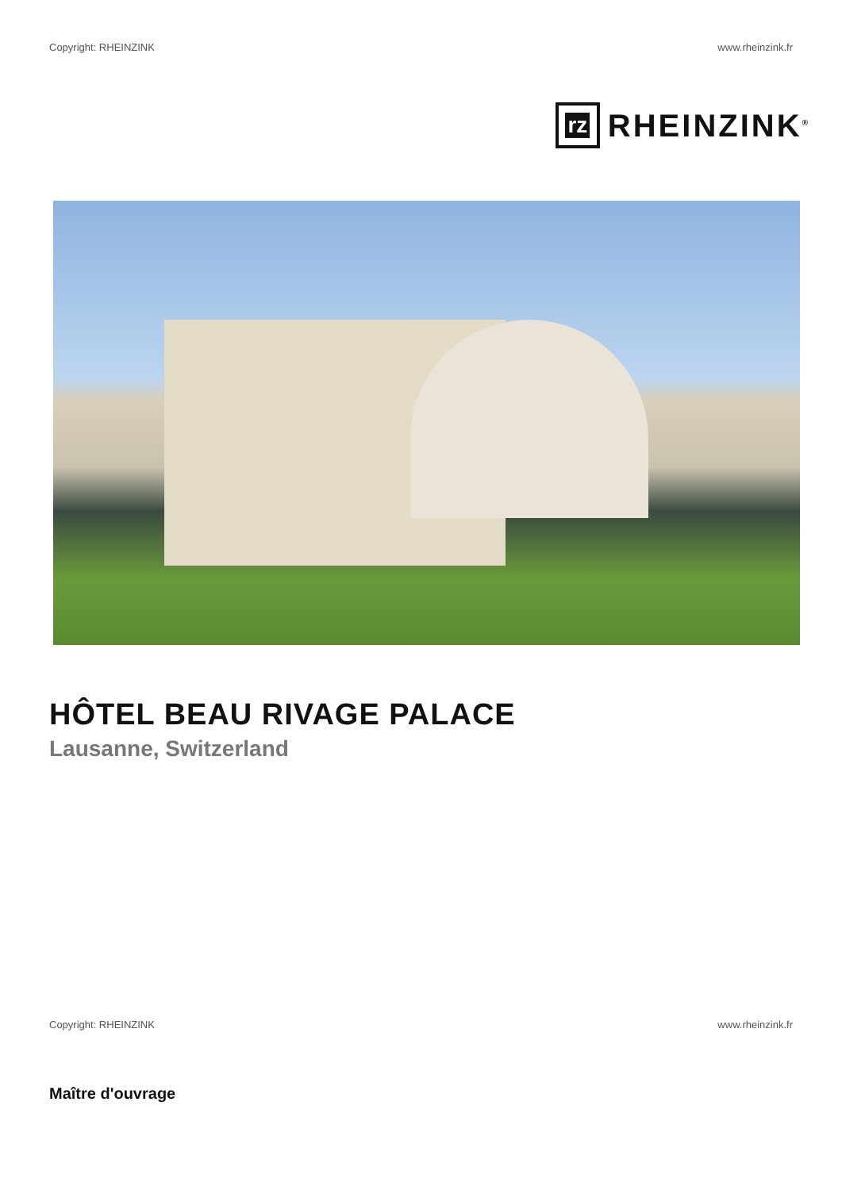Copyright: RHEINZINK www.rheinzink.fr
rz
RHEINZINK<sup>®</sup>
HÔTEL BEAU RIVAGE PALACE
Lausanne, Switzerland
Copyright: RHEINZINK www.rheinzink.fr
Maître d'ouvrage